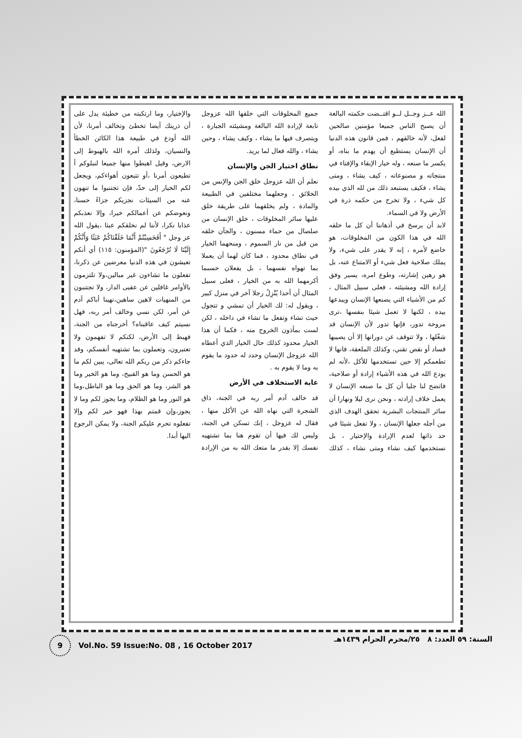الله عــز وجــل لــو اقتــضت حكمته البالغة أن يصبح الناس جميعا مؤمنين صالحين لفعل، لأنه خالقهم ، فمن قانون هذه الدنيا أن الإنسان يستطيع أن يهدم ما بناه، أو يكسر ما صنعه ، وله خيار الإبقاء والإفناء في منتجاته و مصنوعاته ، كيف يشاء ، ومتى يشاء ، فكيف يستبعد ذلك من لله الذي بيده كل شيء ، ولا تخرج من حكمه ذرة في الأرض ولا في السماء.
لابد أن يرسخ في أذهاننا أن كل ما خلقه الله في هذا الكون من المخلوقات، هو خاضع لأمره ، إنه لا يقدر على شيء، ولا يملك صلاحية فعل شيء أو الامتناع عنه، بل هو رهين إشارته، وطوع امره، يسير وفق إرادة الله ومشيئته ، فعلى سبيل المثال ، كم من الأشياء التي يصنعها الإنسان ويبدعها بيده ، لكنها لا تعمل شيئا بنفسها ،ترى مروحة تدور، فإنها تدور لأن الإنسان قد شغّلها ، ولا تتوقف عن دورانها إلا أن يصيبها فساد أو نقص تقني، وكذلك الملعقة، فانها لا تطعمكم إلا حين تستخدمها للأكل ،لأنه لم يودع الله في هذه الأشياء إرادة أو صلاحية، فاتضح لنا جليا أن كل ما صنعه الإنسان لا يعمل خلاف إرادته ، ونحن نرى ليلا ونهارا أن سائر المنتجات البشرية تحقق الهدف الذي من أجله جعلها الإنسان ، ولا تفعل شيئا في حد ذاتها لعدم الإرادة والإختيار ، بل نستخدمها كيف نشاء ومتى نشاء ، كذلك جميع المخلوقات التي خلقها الله عزوجل تابعة لإرادة الله البالغة ومشيئته الجبارة ، ويتصرف فيها ما يشاء ، وكيف يشاء ، وحين يشاء ، والله فعال لما يريد.
نطاق اختيار الجن والإنسان
نعلم أن الله عزوجل خلق الجن والإنس من الخلائق ، وجعلهما مختلفين في الطبيعة والمادة ، ولم يخلقهما على طريقة خلق عليها سائر المخلوقات ، خلق الإنسان من صلصال من حماء مسنون ، والجآن خلقه من قبل من نار السموم ، ومنحهما الخيار في نطاق محدود ، فما كان لهما أن يعملا بما تهواه نفسهما ، بل يفعلان حسبما أكرمهما الله به من الخيار ، فعلى سبيل المثال أن أحدا يُنْزِلُ رجلا آخر في منزل كبير ، ويقول له: لك الخيار أن تمشي و تتجول حيث تشاء وتفعل ما تشاء في داخله ، لكن لست بمأذون الخروج منه ، فكما أن هذا الخيار محدود كذلك حال الخيار الذي أعطاه الله عزوجل الإنسان وحدد له حدود ما يقوم به وما لا يقوم به .
غاية الاستخلاف في الأرض
قد خالف آدم أمر ربه في الجنة، ذاق الشجرة التي نهاه الله عن الأكل منها ، فقال له عزوجل ، إنك تسكن في الجنة، وليس لك فيها أن تقوم هنا بما تشتهيه نفسك إلا بقدر ما متعك الله به من الإرادة والإختيار، وما ارتكبته من خطيئة يدل على أن ذريتك أيضا تخطئ وتخالف أمرنا، لأن الله أودع في طبيعة هذا الكائن الخطأ والنسيان، ولذلك أمره الله بالهبوط إلى الارض، وقيل اهبطوا منها جميعا لنبلوكم أ تطيعون أمرنا ،أو تتبعون أهواءكم، ويجعل لكم الخيار إلى حدّ، فإن تجتنبوا ما تنهون عنه من السيئات نجزيكم جزاءً حسنا، ونعوضكم عن أعمالكم خيرا، وإلا نعذبكم عذابا نكرا، لأننا لم نخلقكم عبثا ،يقول الله عز وجل " أَفَحَسِبْتُمْ أَنَّمَا خَلَقْنَاكُمْ عَبَثًا وَأَنَّكُمْ إِلَيْنَا لَا تُرْجَعُونَ "(المؤمنون: ١١٥) أي أنكم تعيشون في هذه الدنيا معرضين عن ذكرنا، تفعلون ما تشاءون غير مبالين،ولا تلتزمون بالأوامر غافلين عن عقبى الدار، ولا تجتنبون من المنهيات لاهين ساهين،نهينا أباكم آدم عن أمر، لكن نسي وخالف أمر ربه، فهل نسيتم كيف عاقبناه؟ أخرجناه من الجنة، فهبط إلى الأرض، لكنكم لا تفهمون ولا تعتبرون، وتعملون بما تشتهيه أنفسكم، وقد جاءكم ذكر من ربكم الله تعالى، يبين لكم ما هو الحسن وما هو القبيح، وما هو الخير وما هو الشر، وما هو الحق وما هو الباطل،وما هو النور وما هو الظلام، وما يجوز لكم وما لا يجوز،وإن قمتم بهذا فهو خير لكم وإلا تفعلوه تحرم عليكم الجنة، ولا يمكن الرجوع اليها أبدا.
9 Vol.No. 59 Issue:No. 08 , 16 October 2017 السنة: ٥٩ العدد: ٨ ٢٥/محرم الحرام ١٤٣٩هـ